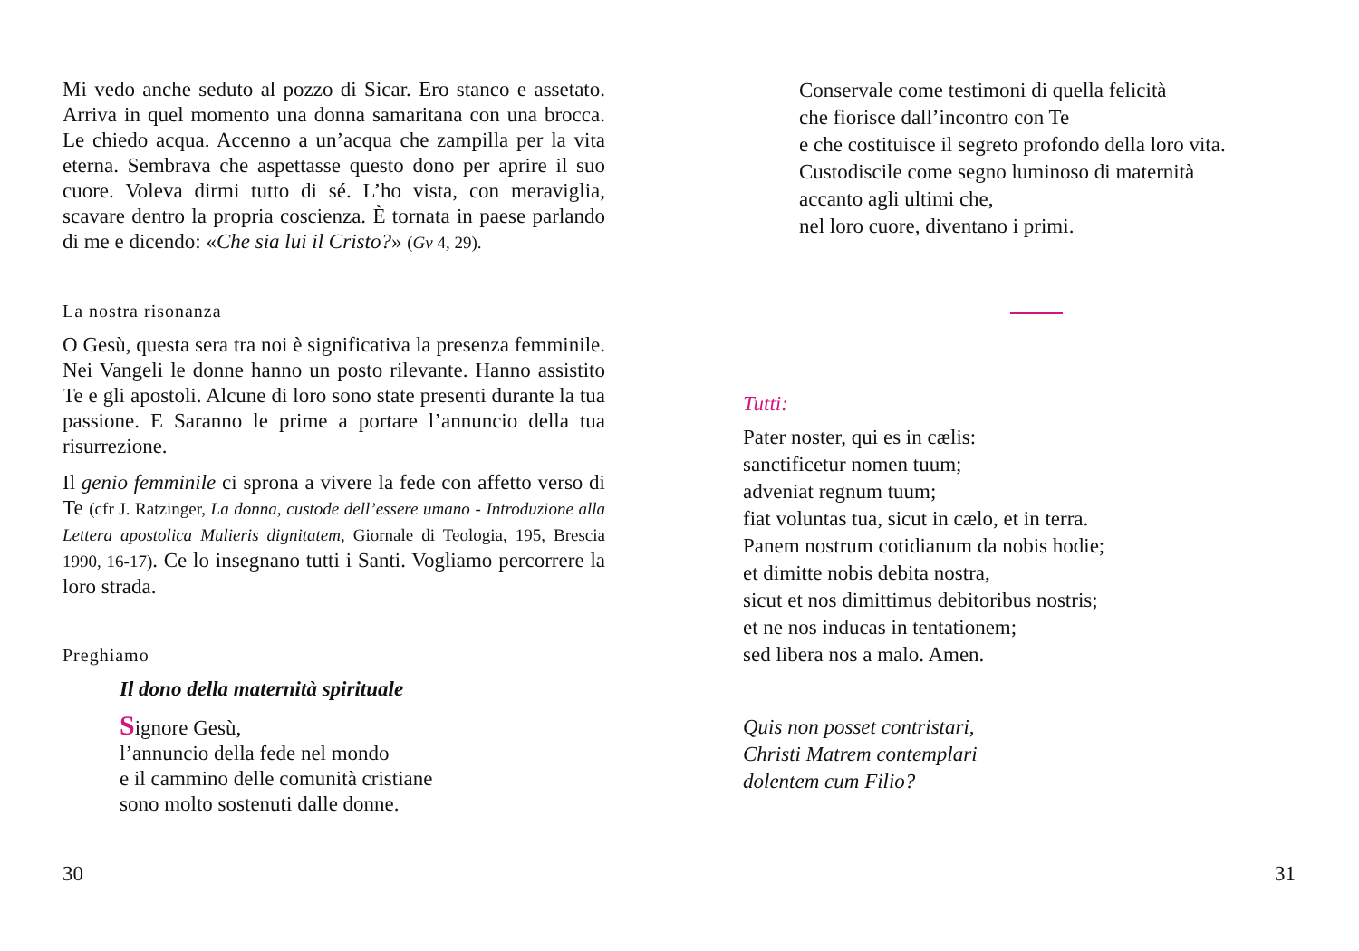Mi vedo anche seduto al pozzo di Sicar. Ero stanco e assetato. Arriva in quel momento una donna samaritana con una brocca. Le chiedo acqua. Accenno a un’acqua che zampilla per la vita eterna. Sembrava che aspettasse questo dono per aprire il suo cuore. Voleva dirmi tutto di sé. L’ho vista, con meraviglia, scavare dentro la propria coscienza. È tornata in paese parlando di me e dicendo: «Che sia lui il Cristo?» (Gv 4, 29).
La nostra risonanza
O Gesù, questa sera tra noi è significativa la presenza femminile. Nei Vangeli le donne hanno un posto rilevante. Hanno assistito Te e gli apostoli. Alcune di loro sono state presenti durante la tua passione. E Saranno le prime a portare l’annuncio della tua risurrezione.
Il genio femminile ci sprona a vivere la fede con affetto verso di Te (cfr J. Ratzinger, La donna, custode dell’essere umano - Introduzione alla Lettera apostolica Mulieris dignitatem, Giornale di Teologia, 195, Brescia 1990, 16-17). Ce lo insegnano tutti i Santi. Vogliamo percorrere la loro strada.
Preghiamo
Il dono della maternità spirituale
Signore Gesù,
l’annuncio della fede nel mondo
e il cammino delle comunità cristiane
sono molto sostenuti dalle donne.
30
Conservale come testimoni di quella felicità
che fiorisce dall’incontro con Te
e che costituisce il segreto profondo della loro vita.
Custodiscile come segno luminoso di maternità
accanto agli ultimi che,
nel loro cuore, diventano i primi.
Tutti:
Pater noster, qui es in cælis:
sanctificetur nomen tuum;
adveniat regnum tuum;
fiat voluntas tua, sicut in cælo, et in terra.
Panem nostrum cotidianum da nobis hodie;
et dimitte nobis debita nostra,
sicut et nos dimittimus debitoribus nostris;
et ne nos inducas in tentationem;
sed libera nos a malo. Amen.
Quis non posset contristari,
Christi Matrem contemplari
dolentem cum Filio?
31